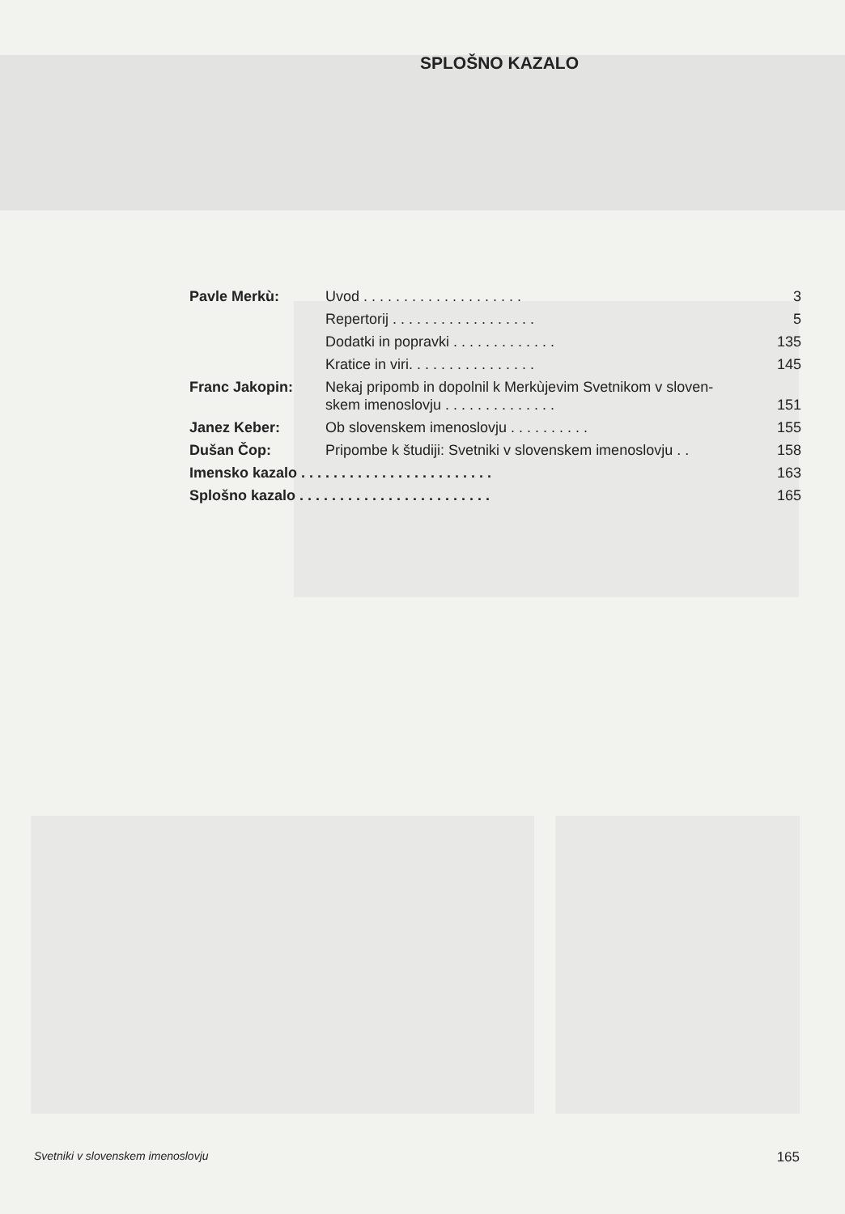SPLOŠNO KAZALO
| Pavle Merkù: | Uvod . . . . . . . . . . . . . . . . . . . . | 3 |
| | Repertorij . . . . . . . . . . . . . . . . . . | 5 |
| | Dodatki in popravki . . . . . . . . . . . . . | 135 |
| | Kratice in viri. . . . . . . . . . . . . . . . | 145 |
| Franc Jakopin: | Nekaj pripomb in dopolnil k Merkùjevim Svetnikom v sloven- skem imenoslovju . . . . . . . . . . . . . . | 151 |
| Janez Keber: | Ob slovenskem imenoslovju . . . . . . . . . . | 155 |
| Dušan Čop: | Pripombe k študiji: Svetniki v slovenskem imenoslovju . . | 158 |
| Imensko kazalo . . . . . . . . . . . . . . . . . . . . . . . . | | 163 |
| Splošno kazalo . . . . . . . . . . . . . . . . . . . . . . . . | | 165 |
Svetniki v slovenskem imenoslovju 165